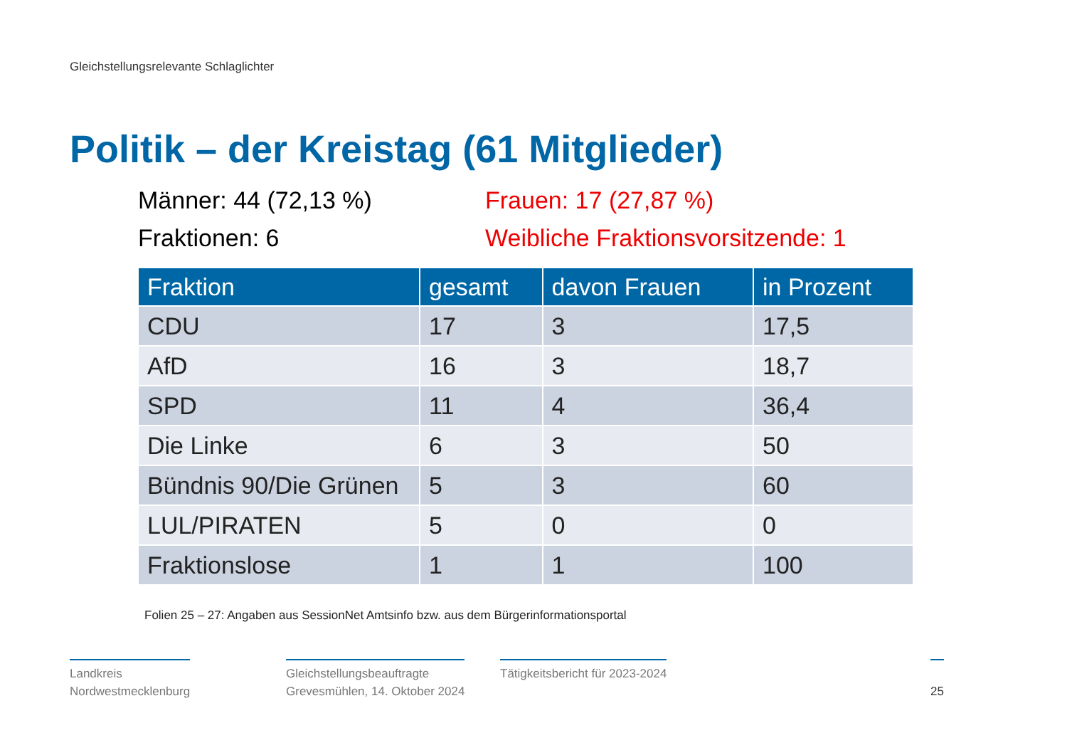Gleichstellungsrelevante Schlaglichter
Politik – der Kreistag (61 Mitglieder)
Männer: 44 (72,13 %)
Frauen: 17 (27,87 %)
Fraktionen: 6
Weibliche Fraktionsvorsitzende: 1
| Fraktion | gesamt | davon Frauen | in Prozent |
| --- | --- | --- | --- |
| CDU | 17 | 3 | 17,5 |
| AfD | 16 | 3 | 18,7 |
| SPD | 11 | 4 | 36,4 |
| Die Linke | 6 | 3 | 50 |
| Bündnis 90/Die Grünen | 5 | 3 | 60 |
| LUL/PIRATEN | 5 | 0 | 0 |
| Fraktionslose | 1 | 1 | 100 |
Folien 25 – 27: Angaben aus SessionNet Amtsinfo bzw. aus dem Bürgerinformationsportal
Landkreis
Nordwestmecklenburg
Gleichstellungsbeauftragte
Grevesmühlen, 14. Oktober 2024
Tätigkeitsbericht für 2023-2024
25